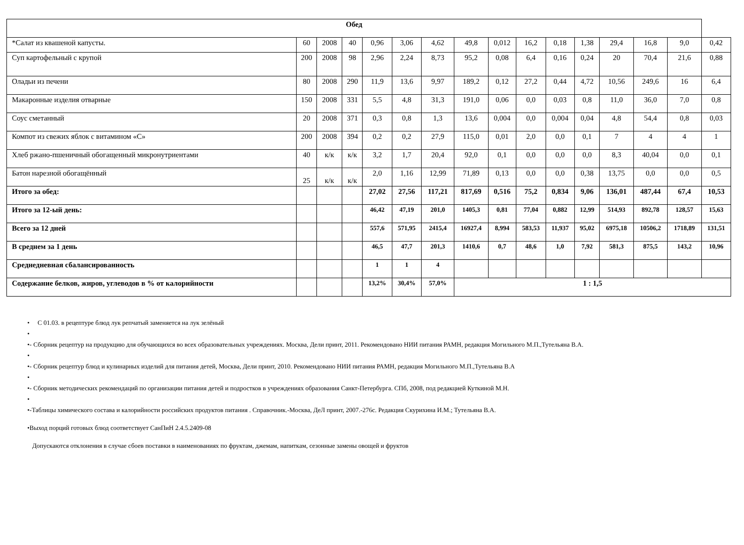| Обед | | | | | | | | | | | | | | | |
| *Салат из квашеной капусты. | 60 | 2008 | 40 | 0,96 | 3,06 | 4,62 | 49,8 | 0,012 | 16,2 | 0,18 | 1,38 | 29,4 | 16,8 | 9,0 | 0,42 |
| Суп картофельный с крупой | 200 | 2008 | 98 | 2,96 | 2,24 | 8,73 | 95,2 | 0,08 | 6,4 | 0,16 | 0,24 | 20 | 70,4 | 21,6 | 0,88 |
| Оладьи из печени | 80 | 2008 | 290 | 11,9 | 13,6 | 9,97 | 189,2 | 0,12 | 27,2 | 0,44 | 4,72 | 10,56 | 249,6 | 16 | 6,4 |
| Макаронные изделия отварные | 150 | 2008 | 331 | 5,5 | 4,8 | 31,3 | 191,0 | 0,06 | 0,0 | 0,03 | 0,8 | 11,0 | 36,0 | 7,0 | 0,8 |
| Соус сметанный | 20 | 2008 | 371 | 0,3 | 0,8 | 1,3 | 13,6 | 0,004 | 0,0 | 0,004 | 0,04 | 4,8 | 54,4 | 0,8 | 0,03 |
| Компот из свежих яблок с витамином «С» | 200 | 2008 | 394 | 0,2 | 0,2 | 27,9 | 115,0 | 0,01 | 2,0 | 0,0 | 0,1 | 7 | 4 | 4 | 1 |
| Хлеб ржано-пшеничный обогащенный микронутриентами | 40 | к/к | к/к | 3,2 | 1,7 | 20,4 | 92,0 | 0,1 | 0,0 | 0,0 | 0,0 | 8,3 | 40,04 | 0,0 | 0,1 |
| Батон нарезной обогащённый | 25 | к/к | к/к | 2,0 | 1,16 | 12,99 | 71,89 | 0,13 | 0,0 | 0,0 | 0,38 | 13,75 | 0,0 | 0,0 | 0,5 |
| Итого за обед: | | | | 27,02 | 27,56 | 117,21 | 817,69 | 0,516 | 75,2 | 0,834 | 9,06 | 136,01 | 487,44 | 67,4 | 10,53 |
| Итого за 12-ый день: | | | | 46,42 | 47,19 | 201,0 | 1405,3 | 0,81 | 77,04 | 0,882 | 12,99 | 514,93 | 892,78 | 128,57 | 15,63 |
| Всего за 12 дней | | | | 557,6 | 571,95 | 2415,4 | 16927,4 | 8,994 | 583,53 | 11,937 | 95,02 | 6975,18 | 10506,2 | 1718,89 | 131,51 |
| В среднем за 1 день | | | | 46,5 | 47,7 | 201,3 | 1410,6 | 0,7 | 48,6 | 1,0 | 7,92 | 581,3 | 875,5 | 143,2 | 10,96 |
| Среднедневная сбалансированность | | | | 1 | 1 | 4 | | | | | | | | | |
| Содержание белков, жиров, углеводов в % от калорийности | | | | 13,2% | 30,4% | 57,0% | 1 : 1,5 | | | | | | | | |
• С 01.03. в рецептуре блюд лук репчатый заменяется на лук зелёный
•
•- Сборник рецептур на продукцию для обучающихся во всех образовательных учреждениях. Москва, Дели принт, 2011. Рекомендовано НИИ питания РАМН, редакция Могильного М.П.,Тутельяна В.А.
•
•- Сборник рецептур блюд и кулинарных изделий для питания детей, Москва, Дели принт, 2010. Рекомендовано НИИ питания РАМН, редакция Могильного М.П.,Тутельяна В.А
•
•- Сборник методических рекомендаций по организации питания детей и подростков в учреждениях образования Санкт-Петербурга. СПб, 2008, под редакцией Куткиной М.Н.
•
•-Таблицы химического состава и калорийности российских продуктов питания . Справочник.-Москва, ДеЛ принт, 2007.-276с. Редакция Скурихина И.М.; Тутельяна В.А.
•Выход порций готовых блюд соответствует СанПиН 2.4.5.2409-08
Допускаются отклонения в случае сбоев поставки в наименованиях по фруктам, джемам, напиткам, сезонные замены овощей и фруктов